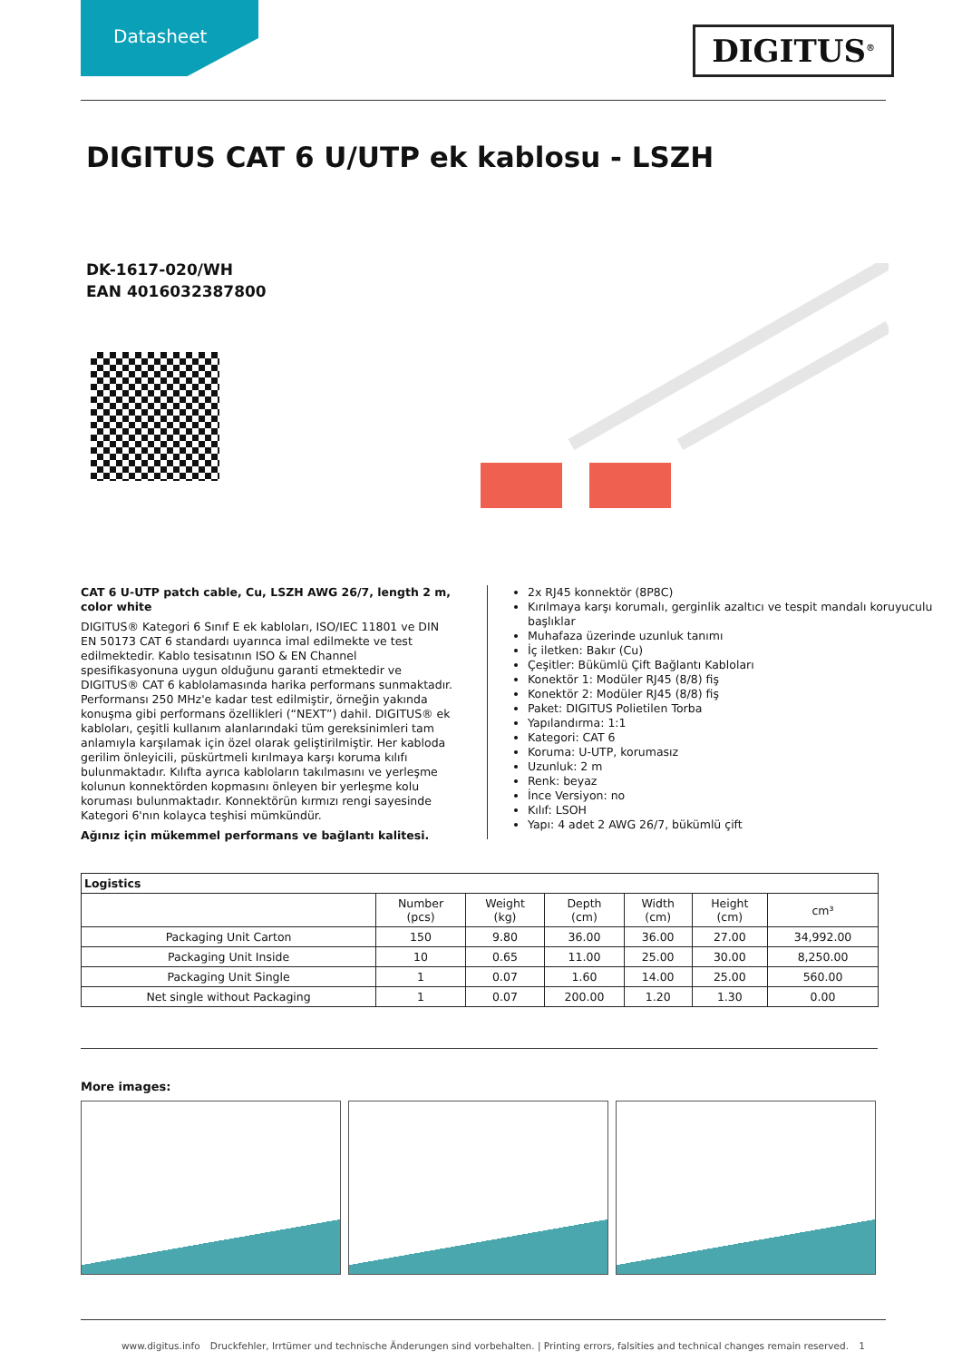Datasheet
DIGITUS<sup>®</sup>
DIGITUS CAT 6 U/UTP ek kablosu - LSZH
DK-1617-020/WH
EAN 4016032387800
CAT 6 U-UTP patch cable, Cu, LSZH AWG 26/7, length 2 m, color white
DIGITUS® Kategori 6 Sınıf E ek kabloları, ISO/IEC 11801 ve DIN EN 50173 CAT 6 standardı uyarınca imal edilmekte ve test edilmektedir. Kablo tesisatının ISO & EN Channel spesifikasyonuna uygun olduğunu garanti etmektedir ve DIGITUS® CAT 6 kablolamasında harika performans sunmaktadır. Performansı 250 MHz'e kadar test edilmiştir, örneğin yakında konuşma gibi performans özellikleri (“NEXT”) dahil. DIGITUS® ek kabloları, çeşitli kullanım alanlarındaki tüm gereksinimleri tam anlamıyla karşılamak için özel olarak geliştirilmiştir. Her kabloda gerilim önleyicili, püskürtmeli kırılmaya karşı koruma kılıfı bulunmaktadır. Kılıfta ayrıca kabloların takılmasını ve yerleşme kolunun konnektörden kopmasını önleyen bir yerleşme kolu koruması bulunmaktadır. Konnektörün kırmızı rengi sayesinde Kategori 6'nın kolayca teşhisi mümkündür.
Ağınız için mükemmel performans ve bağlantı kalitesi.
2x RJ45 konnektör (8P8C)
Kırılmaya karşı korumalı, gerginlik azaltıcı ve tespit mandalı koruyuculu başlıklar
Muhafaza üzerinde uzunluk tanımı
İç iletken: Bakır (Cu)
Çeşitler: Bükümlü Çift Bağlantı Kabloları
Konektör 1: Modüler RJ45 (8/8) fiş
Konektör 2: Modüler RJ45 (8/8) fiş
Paket: DIGITUS Polietilen Torba
Yapılandırma: 1:1
Kategori: CAT 6
Koruma: U-UTP, korumasız
Uzunluk: 2 m
Renk: beyaz
İnce Versiyon: no
Kılıf: LSOH
Yapı: 4 adet 2 AWG 26/7, bükümlü çift
| Logistics | | | | | | |
| --- | --- | --- | --- | --- | --- | --- |
| | Number (pcs) | Weight (kg) | Depth (cm) | Width (cm) | Height (cm) | cm³ |
| Packaging Unit Carton | 150 | 9.80 | 36.00 | 36.00 | 27.00 | 34,992.00 |
| Packaging Unit Inside | 10 | 0.65 | 11.00 | 25.00 | 30.00 | 8,250.00 |
| Packaging Unit Single | 1 | 0.07 | 1.60 | 14.00 | 25.00 | 560.00 |
| Net single without Packaging | 1 | 0.07 | 200.00 | 1.20 | 1.30 | 0.00 |
More images:
www.digitus.info Druckfehler, Irrtümer und technische Änderungen sind vorbehalten. | Printing errors, falsities and technical changes remain reserved. 1